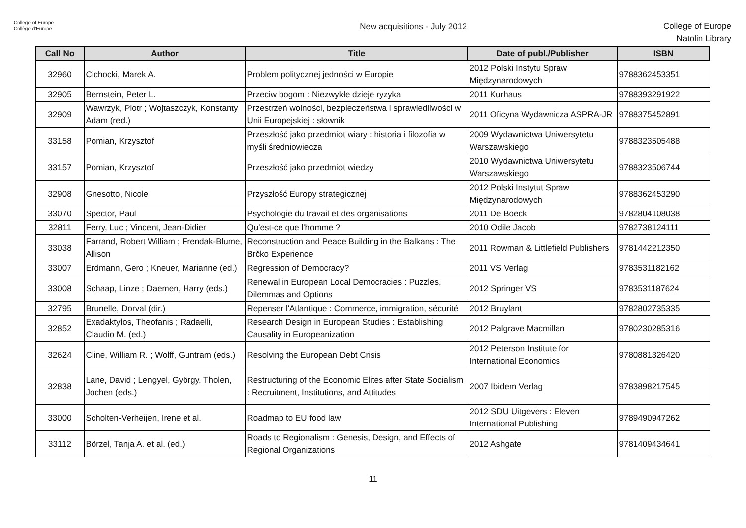College of Europe
Collège d'Europe
New acquisitions - July 2012
College of Europe
Natolin Library
| Call No | Author | Title | Date of publ./Publisher | ISBN |
| --- | --- | --- | --- | --- |
| 32960 | Cichocki, Marek A. | Problem politycznej jedności w Europie | 2012 Polski Instytu Spraw Międzynarodowych | 9788362453351 |
| 32905 | Bernstein, Peter L. | Przeciw bogom : Niezwykłe dzieje ryzyka | 2011 Kurhaus | 9788393291922 |
| 32909 | Wawrzyk, Piotr ; Wojtaszczyk, Konstanty Adam (red.) | Przestrzeń wolności, bezpieczeństwa i sprawiedliwości w Unii Europejskiej : słownik | 2011 Oficyna Wydawnicza ASPRA-JR | 9788375452891 |
| 33158 | Pomian, Krzysztof | Przeszłość jako przedmiot wiary : historia i filozofia w myśli średniowiecza | 2009 Wydawnictwa Uniwersytetu Warszawskiego | 9788323505488 |
| 33157 | Pomian, Krzysztof | Przeszłość jako przedmiot wiedzy | 2010 Wydawnictwa Uniwersytetu Warszawskiego | 9788323506744 |
| 32908 | Gnesotto, Nicole | Przyszłość Europy strategicznej | 2012 Polski Instytut Spraw Międzynarodowych | 9788362453290 |
| 33070 | Spector, Paul | Psychologie du travail et des organisations | 2011 De Boeck | 9782804108038 |
| 32811 | Ferry, Luc ; Vincent, Jean-Didier | Qu'est-ce que l'homme ? | 2010 Odile Jacob | 9782738124111 |
| 33038 | Farrand, Robert William ; Frendak-Blume, Allison | Reconstruction and Peace Building in the Balkans : The Brčko Experience | 2011 Rowman & Littlefield Publishers | 9781442212350 |
| 33007 | Erdmann, Gero ; Kneuer, Marianne (ed.) | Regression of Democracy? | 2011 VS Verlag | 9783531182162 |
| 33008 | Schaap, Linze ; Daemen, Harry (eds.) | Renewal in European Local Democracies : Puzzles, Dilemmas and Options | 2012 Springer VS | 9783531187624 |
| 32795 | Brunelle, Dorval (dir.) | Repenser l'Atlantique : Commerce, immigration, sécurité | 2012 Bruylant | 9782802735335 |
| 32852 | Exadaktylos, Theofanis ; Radaelli, Claudio M. (ed.) | Research Design in European Studies : Establishing Causality in Europeanization | 2012 Palgrave Macmillan | 9780230285316 |
| 32624 | Cline, William R. ; Wolff, Guntram (eds.) | Resolving the European Debt Crisis | 2012 Peterson Institute for International Economics | 9780881326420 |
| 32838 | Lane, David ; Lengyel, György. Tholen, Jochen (eds.) | Restructuring of the Economic Elites after State Socialism : Recruitment, Institutions, and Attitudes | 2007 Ibidem Verlag | 9783898217545 |
| 33000 | Scholten-Verheijen, Irene et al. | Roadmap to EU food law | 2012 SDU Uitgevers : Eleven International Publishing | 9789490947262 |
| 33112 | Börzel, Tanja A. et al. (ed.) | Roads to Regionalism : Genesis, Design, and Effects of Regional Organizations | 2012 Ashgate | 9781409434641 |
11